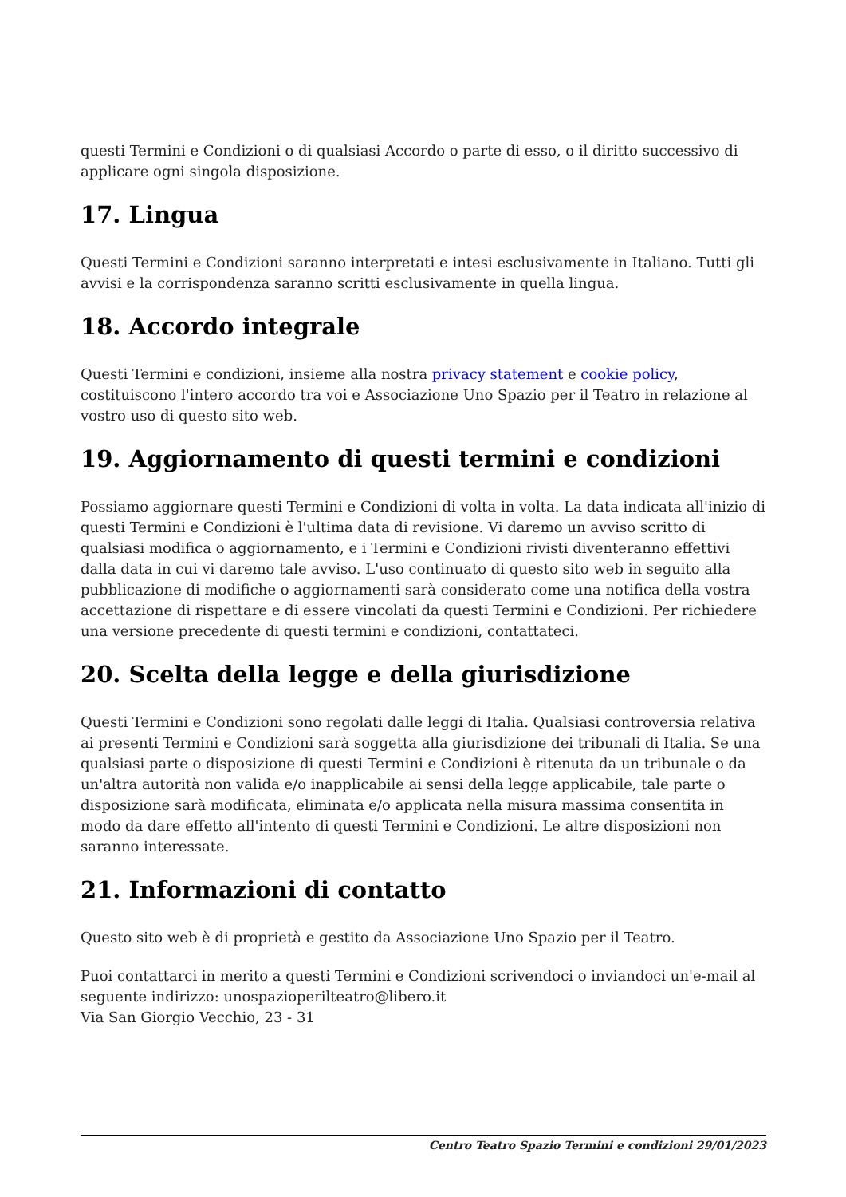questi Termini e Condizioni o di qualsiasi Accordo o parte di esso, o il diritto successivo di applicare ogni singola disposizione.
17. Lingua
Questi Termini e Condizioni saranno interpretati e intesi esclusivamente in Italiano. Tutti gli avvisi e la corrispondenza saranno scritti esclusivamente in quella lingua.
18. Accordo integrale
Questi Termini e condizioni, insieme alla nostra privacy statement e cookie policy, costituiscono l'intero accordo tra voi e Associazione Uno Spazio per il Teatro in relazione al vostro uso di questo sito web.
19. Aggiornamento di questi termini e condizioni
Possiamo aggiornare questi Termini e Condizioni di volta in volta. La data indicata all'inizio di questi Termini e Condizioni è l'ultima data di revisione. Vi daremo un avviso scritto di qualsiasi modifica o aggiornamento, e i Termini e Condizioni rivisti diventeranno effettivi dalla data in cui vi daremo tale avviso. L'uso continuato di questo sito web in seguito alla pubblicazione di modifiche o aggiornamenti sarà considerato come una notifica della vostra accettazione di rispettare e di essere vincolati da questi Termini e Condizioni. Per richiedere una versione precedente di questi termini e condizioni, contattateci.
20. Scelta della legge e della giurisdizione
Questi Termini e Condizioni sono regolati dalle leggi di Italia. Qualsiasi controversia relativa ai presenti Termini e Condizioni sarà soggetta alla giurisdizione dei tribunali di Italia. Se una qualsiasi parte o disposizione di questi Termini e Condizioni è ritenuta da un tribunale o da un'altra autorità non valida e/o inapplicabile ai sensi della legge applicabile, tale parte o disposizione sarà modificata, eliminata e/o applicata nella misura massima consentita in modo da dare effetto all'intento di questi Termini e Condizioni. Le altre disposizioni non saranno interessate.
21. Informazioni di contatto
Questo sito web è di proprietà e gestito da Associazione Uno Spazio per il Teatro.
Puoi contattarci in merito a questi Termini e Condizioni scrivendoci o inviandoci un'e-mail al seguente indirizzo: unospazioperilteatro@libero.it
Via San Giorgio Vecchio, 23 - 31
Centro Teatro Spazio Termini e condizioni 29/01/2023